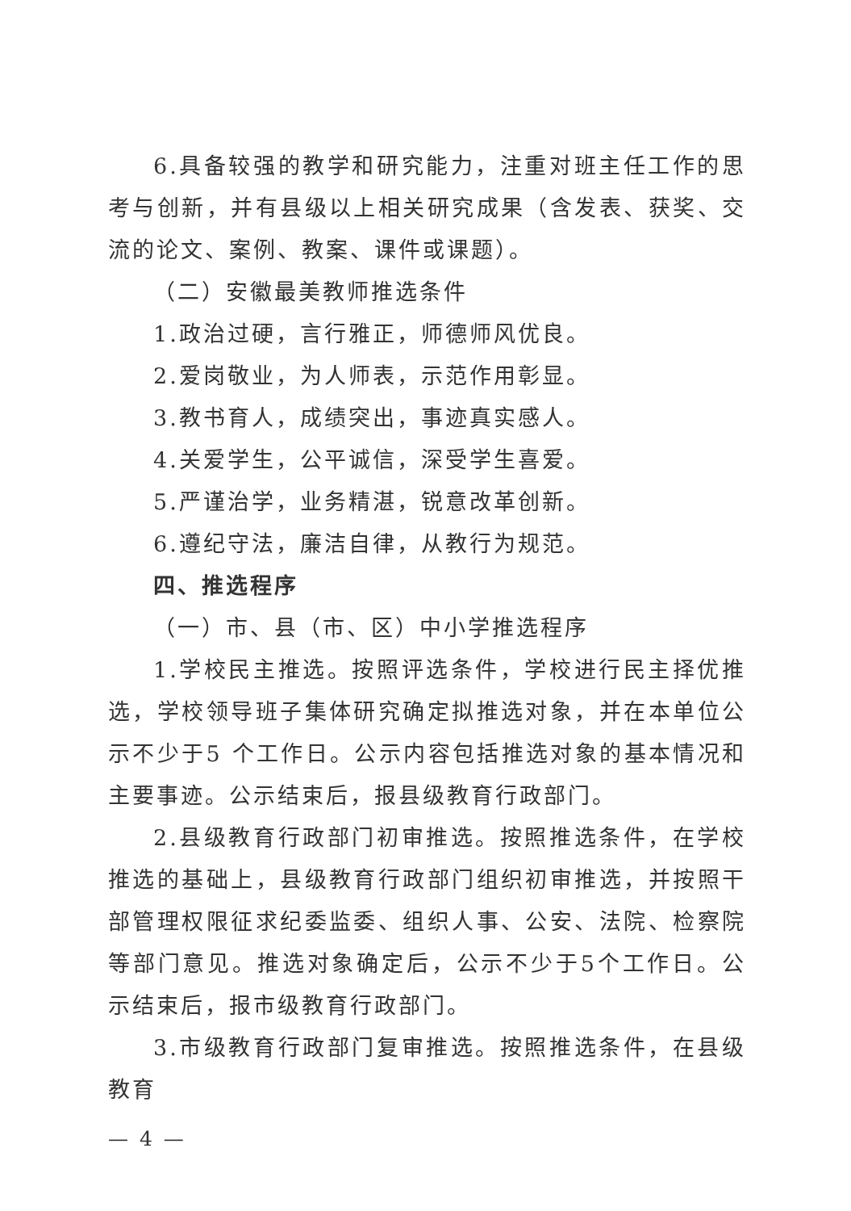6.具备较强的教学和研究能力，注重对班主任工作的思考与创新，并有县级以上相关研究成果（含发表、获奖、交流的论文、案例、教案、课件或课题）。
（二）安徽最美教师推选条件
1.政治过硬，言行雅正，师德师风优良。
2.爱岗敬业，为人师表，示范作用彰显。
3.教书育人，成绩突出，事迹真实感人。
4.关爱学生，公平诚信，深受学生喜爱。
5.严谨治学，业务精湛，锐意改革创新。
6.遵纪守法，廉洁自律，从教行为规范。
四、推选程序
（一）市、县（市、区）中小学推选程序
1.学校民主推选。按照评选条件，学校进行民主择优推选，学校领导班子集体研究确定拟推选对象，并在本单位公示不少于5 个工作日。公示内容包括推选对象的基本情况和主要事迹。公示结束后，报县级教育行政部门。
2.县级教育行政部门初审推选。按照推选条件，在学校推选的基础上，县级教育行政部门组织初审推选，并按照干部管理权限征求纪委监委、组织人事、公安、法院、检察院等部门意见。推选对象确定后，公示不少于5个工作日。公示结束后，报市级教育行政部门。
3.市级教育行政部门复审推选。按照推选条件，在县级教育
— 4 —